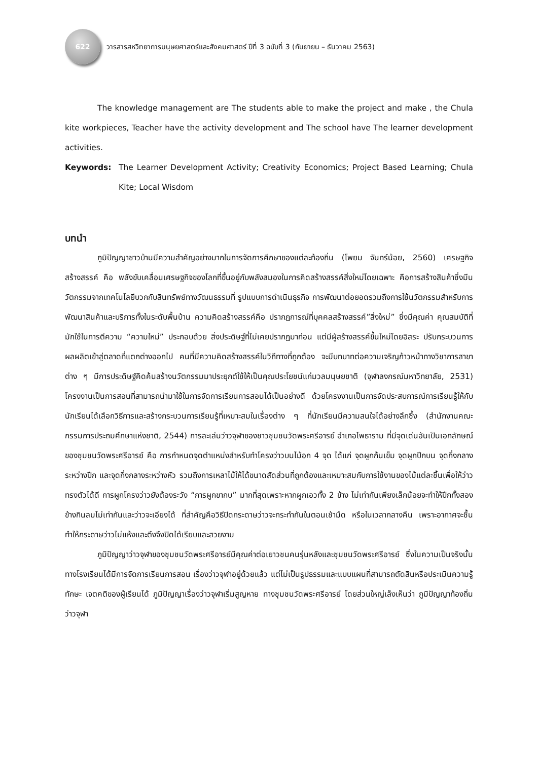622
วารสารสหวิทยาการมนุษยศาสตร์และสังคมศาสตร์ ปีที่ 3 ฉบับที่ 3 (กันยายน – ธันวาคม 2563)
The knowledge management are The students able to make the project and make , the Chula kite workpieces, Teacher have the activity development and The school have The learner development activities.
Keywords: The Learner Development Activity; Creativity Economics; Project Based Learning; Chula Kite; Local Wisdom
บทนำ
ภูมิปัญญาชาวบ้านมีความสำคัญอย่างมากในการจัดการศึกษาของแต่ละท้องถิ่น (โพยม จันทร์น้อย, 2560) เศรษฐกิจสร้างสรรค์ คือ พลังขับเคลื่อนเศรษฐกิจของโลกที่ขึ้นอยู่กับพลังสมองในการคิดสร้างสรรค์สิ่งใหม่โดยเฉพาะ คือการสร้างสินค้าซึ่งมีนวัตกรรมจากเทคโนโลยีบวกกับสินทรัพย์ทางวัฒนธรรมที่ รูปแบบการดำเนินธุรกิจ การพัฒนาต่อยอดรวมถึงการใช้นวัตกรรมสำหรับการพัฒนาสินค้าและบริการทั้งในระดับพื้นบ้าน ความคิดสร้างสรรค์คือ ปรากฏการณ์ที่บุคคลสร้างสรรค์”สิ่งใหม่” ซึ่งมีคุณค่า คุณสมบัติที่มักใช้ในการตีความ “ความใหม่” ประกอบด้วย สิ่งประดิษฐ์ที่ไม่เคยปรากฏมาก่อน แต่มีผู้สร้างสรรค์ขึ้นใหม่โดยอิสระ ปรับกระบวนการผลผลิตเข้าสู่ตลาดที่แตกต่างออกไป คนที่มีความคิดสร้างสรรค์ในวิถีทางที่ถูกต้อง จะมีบทบาทต่อความเจริญก้าวหน้าทางวิชาการสาขาต่าง ๆ มีการประดิษฐ์คิดค้นสร้างนวัตกรรมมาประยุกต์ใช้ให้เป็นคุณประโยชน์แก่มวลมนุษยชาติ (จุฬาลงกรณ์มหาวิทยาลัย, 2531) โครงงานเป็นการสอนที่สามารถนำมาใช้ในการจัดการเรียนการสอนได้เป็นอย่างดี ด้วยโครงงานเป็นการจัดประสบการณ์การเรียนรู้ให้กับนักเรียนได้เลือกวิธีการและสร้างกระบวนการเรียนรู้ที่เหมาะสมในเรื่องต่าง ๆ ที่นักเรียนมีความสนใจได้อย่างลึกซึ้ง (สำนักงานคณะกรรมการประถมศึกษาแห่งชาติ, 2544) การละเล่นว่าวจุฬาของชาวชุมชนวัดพระศรีอารย์ อำเภอโพธาราม ที่มีจุดเด่นอันเป็นเอกลักษณ์ของชุมชนวัดพระศรีอารย์ คือ การกำหนดจุดตำแหน่งสำหรับทำโครงว่าวบนไม้อก 4 จุด ได้แก่ จุดผูกก้นเข็ม จุดผูกปีกบน จุดกึ่งกลางระหว่างปีก และจุดกึ่งกลางระหว่างหัว รวมถึงการเหลาไม้ให้ได้ขนาดสัดส่วนที่ถูกต้องและเหมาะสมกับการใช้งานของไม้แต่ละชิ้นเพื่อให้ว่าวทรงตัวได้ดี การผูกโครงว่าวยังต้องระวัง “การผูกขากบ” มากที่สุดเพราะหากผูกเอวทั้ง 2 ข้าง ไม่เท่ากันเพียงเล็กน้อยจะทำให้ปีกทั้งสองข้างกินลมไม่เท่ากันและว่าวจะเอียงได้ ที่สำคัญคือวิธีปิดกระดาษว่าวจะกระทำกันในตอนเช้ามืด หรือในเวลากลางคืน เพราะอากาศจะชื้นทำให้กระดาษว่าวไม่แห้งและตึงจึงปิดได้เรียบและสวยงาม
ภูมิปัญญาว่าวจุฬาของชุมชนวัดพระศรีอารย์มีคุณค่าต่อเยาวชนคนรุ่นหลังและชุมชนวัดพระศรีอารย์ ซึ่งในความเป็นจริงนั้นทางโรงเรียนได้มีการจัดการเรียนการสอน เรื่องว่าวจุฬาอยู่ด้วยแล้ว แต่ไม่เป็นรูปธรรมและแบบแผนที่สามารถตัดสินหรือประเมินความรู้ ทักษะ เจตคติของผู้เรียนได้ ภูมิปัญญาเรื่องว่าวจุฬาเริ่มสูญหาย ทางชุมชนวัดพระศรีอารย์ โดยส่วนใหญ่เล็งเห็นว่า ภูมิปัญญาท้องถิ่นว่าวจุฬา